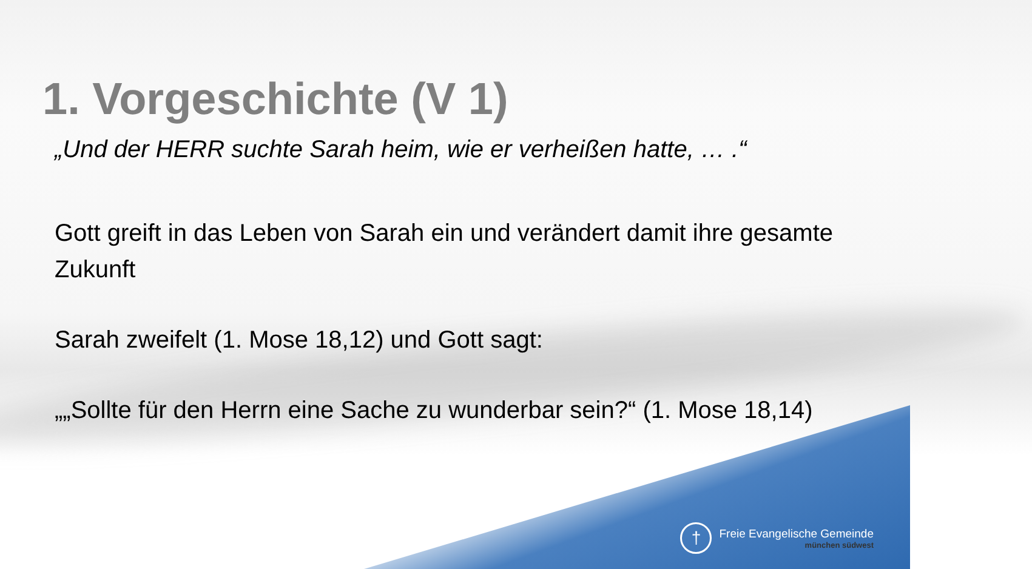1. Vorgeschichte (V 1)
„Und der HERR suchte Sarah heim, wie er verheißen hatte, … .“
Gott greift in das Leben von Sarah ein und verändert damit ihre gesamte Zukunft
Sarah zweifelt (1. Mose 18,12) und Gott sagt:
„„Sollte für den Herrn eine Sache zu wunderbar sein?“ (1. Mose 18,14)
†
Freie Evangelische Gemeinde
münchen südwest